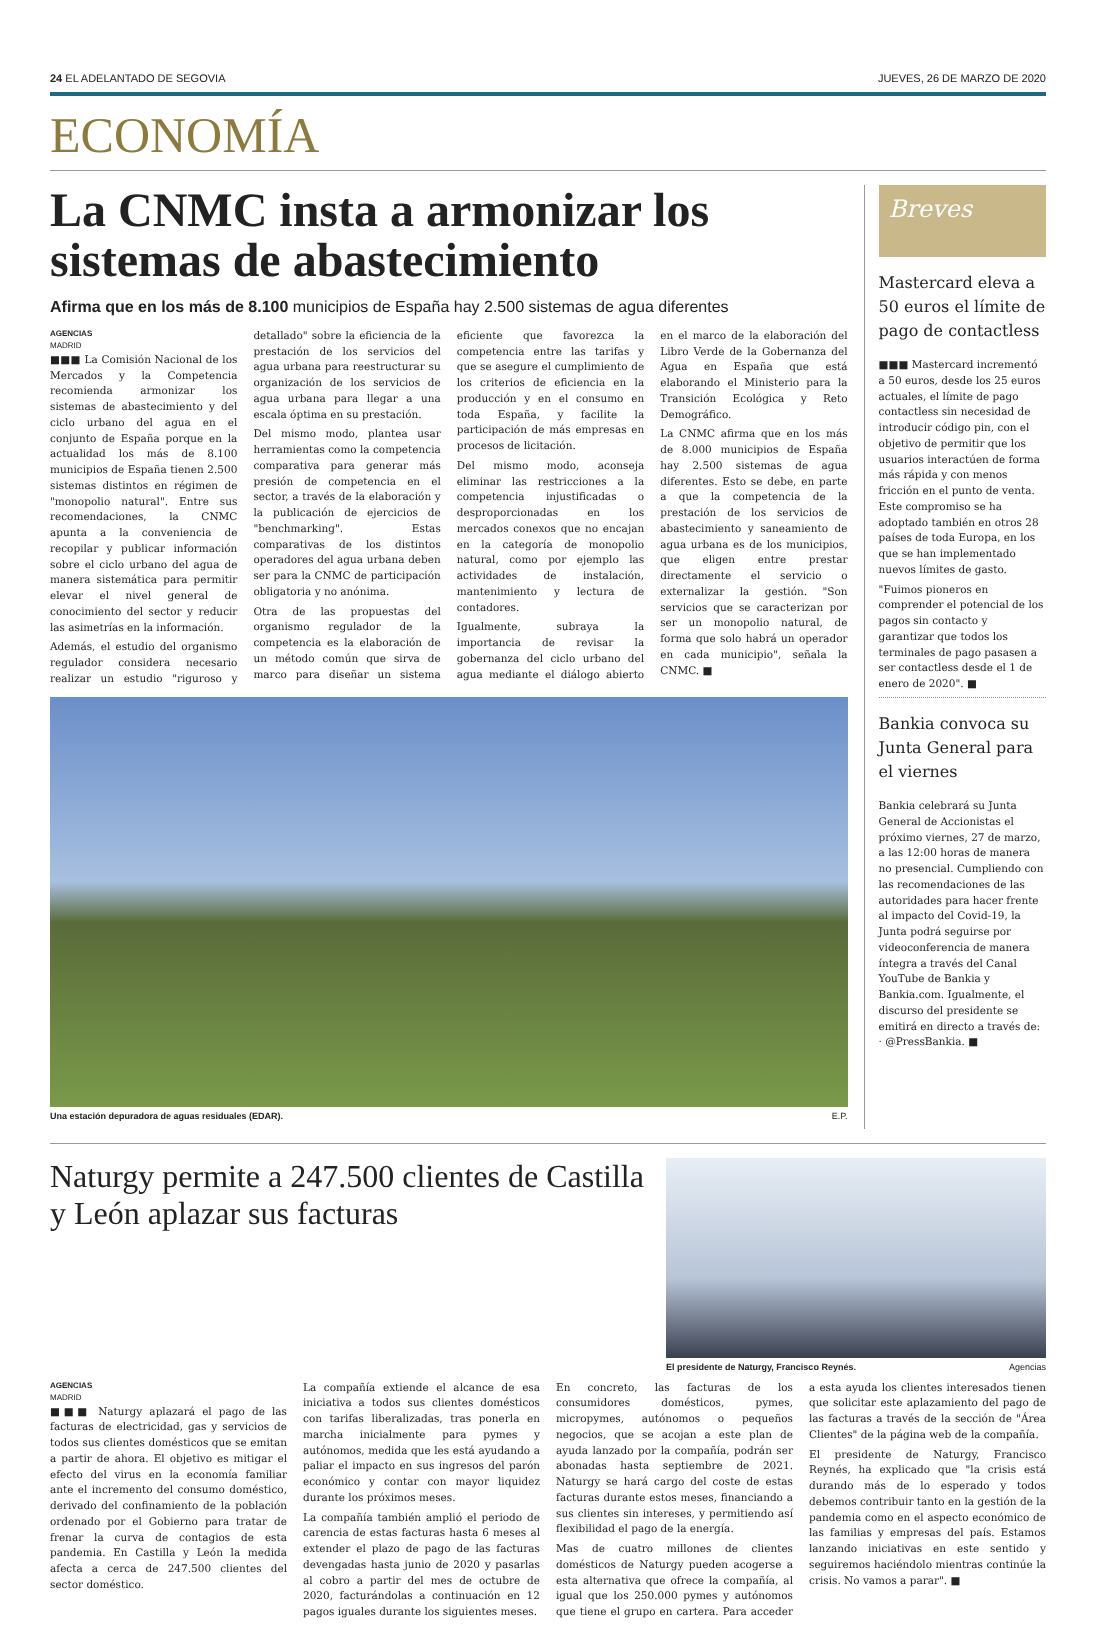24 EL ADELANTADO DE SEGOVIA JUEVES, 26 DE MARZO DE 2020
ECONOMÍA
La CNMC insta a armonizar los sistemas de abastecimiento
Afirma que en los más de 8.100 municipios de España hay 2.500 sistemas de agua diferentes
AGENCIAS
MADRID
■■■ La Comisión Nacional de los Mercados y la Competencia recomienda armonizar los sistemas de abastecimiento y del ciclo urbano del agua en el conjunto de España porque en la actualidad los más de 8.100 municipios de España tienen 2.500 sistemas distintos en régimen de "monopolio natural". Entre sus recomendaciones, la CNMC apunta a la conveniencia de recopilar y publicar información sobre el ciclo urbano del agua de manera sistemática para permitir elevar el nivel general de conocimiento del sector y reducir las asimetrías en la información.
Además, el estudio del organismo regulador considera necesario realizar un estudio "riguroso y detallado" sobre la eficiencia de la prestación de los servicios del agua urbana para reestructurar su organización de los servicios de agua urbana para llegar a una escala óptima en su prestación.
Del mismo modo, plantea usar herramientas como la competencia comparativa para generar más presión de competencia en el sector, a través de la elaboración y la publicación de ejercicios de "benchmarking". Estas comparativas de los distintos operadores del agua urbana deben ser para la CNMC de participación obligatoria y no anónima.
Otra de las propuestas del organismo regulador de la competencia es la elaboración de un método común que sirva de marco para diseñar un sistema eficiente que favorezca la competencia entre las tarifas y que se asegure el cumplimiento de los criterios de eficiencia en la producción y en el consumo en toda España, y facilite la participación de más empresas en procesos de licitación.
Del mismo modo, aconseja eliminar las restricciones a la competencia injustificadas o desproporcionadas en los mercados conexos que no encajan en la categoría de monopolio natural, como por ejemplo las actividades de instalación, mantenimiento y lectura de contadores.
Igualmente, subraya la importancia de revisar la gobernanza del ciclo urbano del agua mediante el diálogo abierto en el marco de la elaboración del Libro Verde de la Gobernanza del Agua en España que está elaborando el Ministerio para la Transición Ecológica y Reto Demográfico.
La CNMC afirma que en los más de 8.000 municipios de España hay 2.500 sistemas de agua diferentes. Esto se debe, en parte a que la competencia de la prestación de los servicios de abastecimiento y saneamiento de agua urbana es de los municipios, que eligen entre prestar directamente el servicio o externalizar la gestión. "Son servicios que se caracterizan por ser un monopolio natural, de forma que solo habrá un operador en cada municipio", señala la CNMC. ■
Una estación depuradora de aguas residuales (EDAR). E.P.
Breves
Mastercard eleva a 50 euros el límite de pago de contactless
■■■ Mastercard incrementó a 50 euros, desde los 25 euros actuales, el límite de pago contactless sin necesidad de introducir código pin, con el objetivo de permitir que los usuarios interactúen de forma más rápida y con menos fricción en el punto de venta. Este compromiso se ha adoptado también en otros 28 países de toda Europa, en los que se han implementado nuevos límites de gasto.
"Fuimos pioneros en comprender el potencial de los pagos sin contacto y garantizar que todos los terminales de pago pasasen a ser contactless desde el 1 de enero de 2020". ■
Bankia convoca su Junta General para el viernes
Bankia celebrará su Junta General de Accionistas el próximo viernes, 27 de marzo, a las 12:00 horas de manera no presencial. Cumpliendo con las recomendaciones de las autoridades para hacer frente al impacto del Covid-19, la Junta podrá seguirse por videoconferencia de manera íntegra a través del Canal YouTube de Bankia y Bankia.com. Igualmente, el discurso del presidente se emitirá en directo a través de: · @PressBankia. ■
Naturgy permite a 247.500 clientes de Castilla y León aplazar sus facturas
El presidente de Naturgy, Francisco Reynés. Agencias
AGENCIAS
MADRID
■■■ Naturgy aplazará el pago de las facturas de electricidad, gas y servicios de todos sus clientes domésticos que se emitan a partir de ahora. El objetivo es mitigar el efecto del virus en la economía familiar ante el incremento del consumo doméstico, derivado del confinamiento de la población ordenado por el Gobierno para tratar de frenar la curva de contagios de esta pandemia. En Castilla y León la medida afecta a cerca de 247.500 clientes del sector doméstico.
La compañía extiende el alcance de esa iniciativa a todos sus clientes domésticos con tarifas liberalizadas, tras ponerla en marcha inicialmente para pymes y autónomos, medida que les está ayudando a paliar el impacto en sus ingresos del parón económico y contar con mayor liquidez durante los próximos meses.
La compañía también amplió el periodo de carencia de estas facturas hasta 6 meses al extender el plazo de pago de las facturas devengadas hasta junio de 2020 y pasarlas al cobro a partir del mes de octubre de 2020, facturándolas a continuación en 12 pagos iguales durante los siguientes meses.
En concreto, las facturas de los consumidores domésticos, pymes, micropymes, autónomos o pequeños negocios, que se acojan a este plan de ayuda lanzado por la compañía, podrán ser abonadas hasta septiembre de 2021. Naturgy se hará cargo del coste de estas facturas durante estos meses, financiando a sus clientes sin intereses, y permitiendo así flexibilidad el pago de la energía.
Mas de cuatro millones de clientes domésticos de Naturgy pueden acogerse a esta alternativa que ofrece la compañía, al igual que los 250.000 pymes y autónomos que tiene el grupo en cartera. Para acceder a esta ayuda los clientes interesados tienen que solicitar este aplazamiento del pago de las facturas a través de la sección de "Área Clientes" de la página web de la compañía.
El presidente de Naturgy, Francisco Reynés, ha explicado que "la crisis está durando más de lo esperado y todos debemos contribuir tanto en la gestión de la pandemia como en el aspecto económico de las familias y empresas del país. Estamos lanzando iniciativas en este sentido y seguiremos haciéndolo mientras continúe la crisis. No vamos a parar". ■